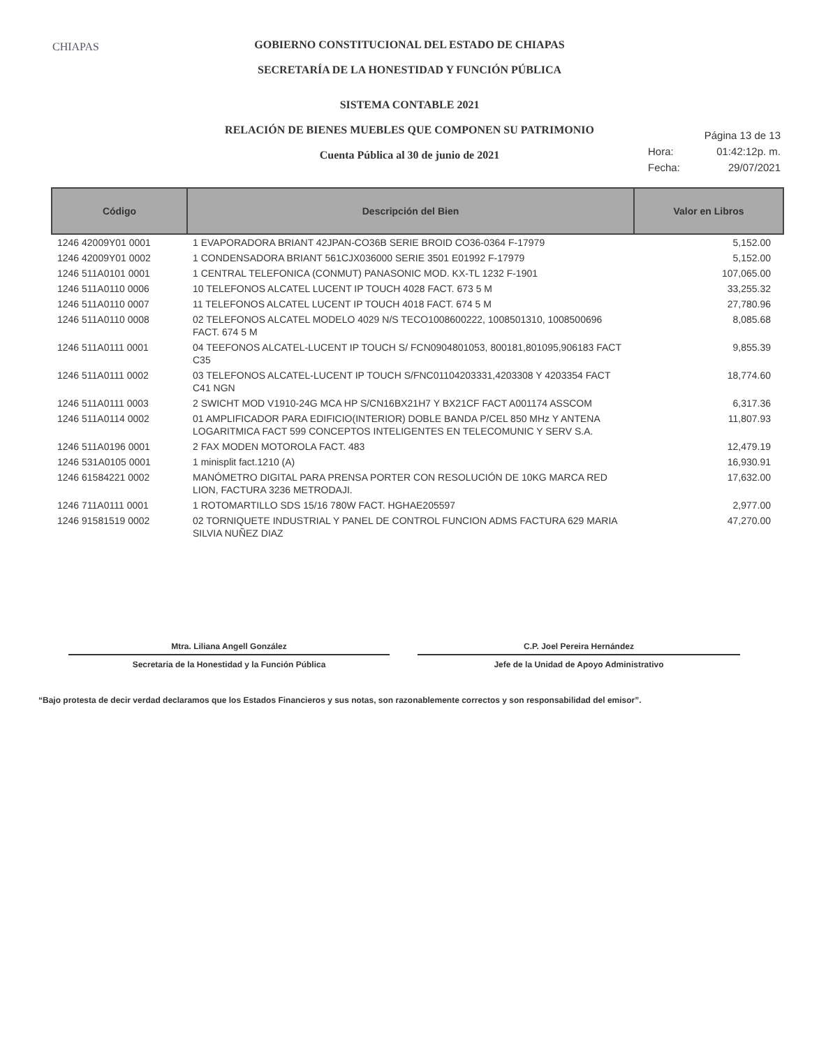CHIAPAS
GOBIERNO CONSTITUCIONAL DEL ESTADO DE CHIAPAS
SECRETARÍA DE LA HONESTIDAD Y FUNCIÓN PÚBLICA
SISTEMA CONTABLE 2021
RELACIÓN DE BIENES MUEBLES QUE COMPONEN SU PATRIMONIO
Cuenta Pública al 30 de junio de 2021
Página 13 de 13
Hora: 01:42:12p. m.
Fecha: 29/07/2021
| Código | Descripción del Bien | Valor en Libros |
| --- | --- | --- |
| 1246 42009Y01 0001 | 1 EVAPORADORA BRIANT 42JPAN-CO36B SERIE BROID CO36-0364 F-17979 | 5,152.00 |
| 1246 42009Y01 0002 | 1 CONDENSADORA BRIANT 561CJX036000 SERIE 3501 E01992 F-17979 | 5,152.00 |
| 1246 511A0101 0001 | 1 CENTRAL TELEFONICA (CONMUT) PANASONIC MOD. KX-TL 1232 F-1901 | 107,065.00 |
| 1246 511A0110 0006 | 10 TELEFONOS ALCATEL LUCENT IP TOUCH 4028 FACT. 673 5 M | 33,255.32 |
| 1246 511A0110 0007 | 11 TELEFONOS ALCATEL LUCENT IP TOUCH 4018 FACT. 674 5 M | 27,780.96 |
| 1246 511A0110 0008 | 02 TELEFONOS ALCATEL MODELO 4029 N/S TECO1008600222, 1008501310, 1008500696 FACT. 674 5 M | 8,085.68 |
| 1246 511A0111 0001 | 04 TEEFONOS ALCATEL-LUCENT IP TOUCH S/ FCN0904801053, 800181,801095,906183 FACT C35 | 9,855.39 |
| 1246 511A0111 0002 | 03 TELEFONOS ALCATEL-LUCENT IP TOUCH S/FNC01104203331,4203308 Y 4203354 FACT C41 NGN | 18,774.60 |
| 1246 511A0111 0003 | 2 SWICHT MOD V1910-24G MCA HP S/CN16BX21H7 Y BX21CF FACT A001174 ASSCOM | 6,317.36 |
| 1246 511A0114 0002 | 01 AMPLIFICADOR PARA EDIFICIO(INTERIOR) DOBLE BANDA P/CEL 850 MHz Y ANTENA LOGARITMICA FACT 599 CONCEPTOS INTELIGENTES EN TELECOMUNIC Y SERV S.A. | 11,807.93 |
| 1246 511A0196 0001 | 2 FAX MODEN MOTOROLA FACT. 483 | 12,479.19 |
| 1246 531A0105 0001 | 1 minisplit fact.1210 (A) | 16,930.91 |
| 1246 61584221 0002 | MANÓMETRO DIGITAL PARA PRENSA PORTER CON RESOLUCIÓN DE 10KG MARCA RED LION, FACTURA 3236 METRODAJI. | 17,632.00 |
| 1246 711A0111 0001 | 1 ROTOMARTILLO SDS 15/16 780W FACT. HGHAE205597 | 2,977.00 |
| 1246 91581519 0002 | 02 TORNIQUETE INDUSTRIAL Y PANEL DE CONTROL FUNCION ADMS FACTURA 629 MARIA SILVIA NUÑEZ DIAZ | 47,270.00 |
Mtra. Liliana Angell González
Secretaria de la Honestidad y la Función Pública
C.P. Joel Pereira Hernández
Jefe de la Unidad de Apoyo Administrativo
“Bajo protesta de decir verdad declaramos que los Estados Financieros y sus notas, son razonablemente correctos y son responsabilidad del emisor”.